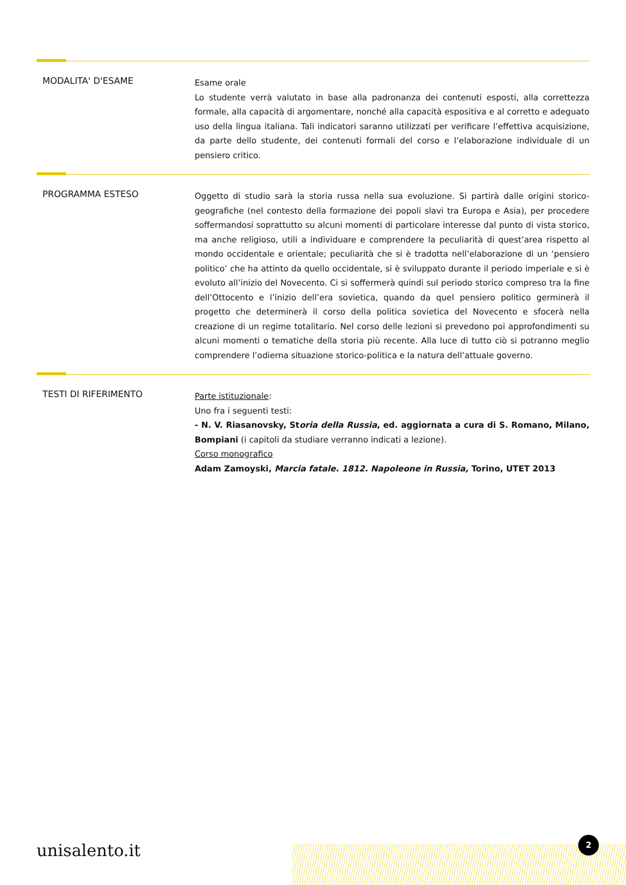MODALITA' D'ESAME
Esame orale
Lo studente verrà valutato in base alla padronanza dei contenuti esposti, alla correttezza formale, alla capacità di argomentare, nonché alla capacità espositiva e al corretto e adeguato uso della lingua italiana. Tali indicatori saranno utilizzati per verificare l’effettiva acquisizione, da parte dello studente, dei contenuti formali del corso e l’elaborazione individuale di un pensiero critico.
PROGRAMMA ESTESO
Oggetto di studio sarà la storia russa nella sua evoluzione. Si partirà dalle origini storico-geografiche (nel contesto della formazione dei popoli slavi tra Europa e Asia), per procedere soffermandosi soprattutto su alcuni momenti di particolare interesse dal punto di vista storico, ma anche religioso, utili a individuare e comprendere la peculiarità di quest’area rispetto al mondo occidentale e orientale; peculiarità che si è tradotta nell’elaborazione di un ‘pensiero politico’ che ha attinto da quello occidentale, si è sviluppato durante il periodo imperiale e si è evoluto all’inizio del Novecento. Ci si soffermerà quindi sul periodo storico compreso tra la fine dell’Ottocento e l’inizio dell’era sovietica, quando da quel pensiero politico germinerà il progetto che determinerà il corso della politica sovietica del Novecento e sfocerà nella creazione di un regime totalitario. Nel corso delle lezioni si prevedono poi approfondimenti su alcuni momenti o tematiche della storia più recente. Alla luce di tutto ciò si potranno meglio comprendere l’odierna situazione storico-politica e la natura dell’attuale governo.
TESTI DI RIFERIMENTO
Parte istituzionale:
Uno fra i seguenti testi:
- N. V. Riasanovsky, Storia della Russia, ed. aggiornata a cura di S. Romano, Milano, Bompiani (i capitoli da studiare verranno indicati a lezione).
Corso monografico
Adam Zamoyski, Marcia fatale. 1812. Napoleone in Russia, Torino, UTET 2013
unisalento.it
2